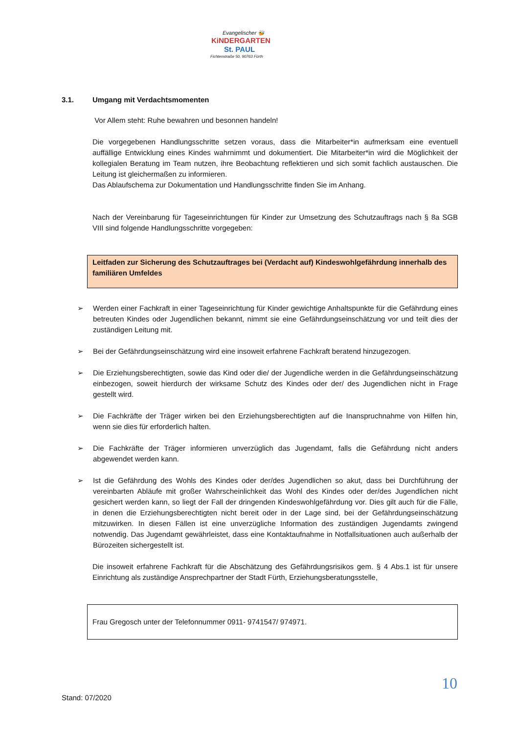Evangelischer 🐝
KiNDERGARTEN
St. PAUL
Fichtenstraße 50, 90763 Fürth
3.1. Umgang mit Verdachtsmomenten
Vor Allem steht: Ruhe bewahren und besonnen handeln!
Die vorgegebenen Handlungsschritte setzen voraus, dass die Mitarbeiter*in aufmerksam eine eventuell auffällige Entwicklung eines Kindes wahrnimmt und dokumentiert. Die Mitarbeiter*in wird die Möglichkeit der kollegialen Beratung im Team nutzen, ihre Beobachtung reflektieren und sich somit fachlich austauschen. Die Leitung ist gleichermaßen zu informieren.
Das Ablaufschema zur Dokumentation und Handlungsschritte finden Sie im Anhang.
Nach der Vereinbarung für Tageseinrichtungen für Kinder zur Umsetzung des Schutzauftrags nach § 8a SGB VIII sind folgende Handlungsschritte vorgegeben:
Leitfaden zur Sicherung des Schutzauftrages bei (Verdacht auf) Kindeswohlgefährdung innerhalb des familiären Umfeldes
➢ Werden einer Fachkraft in einer Tageseinrichtung für Kinder gewichtige Anhaltspunkte für die Gefährdung eines betreuten Kindes oder Jugendlichen bekannt, nimmt sie eine Gefährdungseinschätzung vor und teilt dies der zuständigen Leitung mit.
➢ Bei der Gefährdungseinschätzung wird eine insoweit erfahrene Fachkraft beratend hinzugezogen.
➢ Die Erziehungsberechtigten, sowie das Kind oder die/ der Jugendliche werden in die Gefährdungseinschätzung einbezogen, soweit hierdurch der wirksame Schutz des Kindes oder der/ des Jugendlichen nicht in Frage gestellt wird.
➢ Die Fachkräfte der Träger wirken bei den Erziehungsberechtigten auf die Inanspruchnahme von Hilfen hin, wenn sie dies für erforderlich halten.
➢ Die Fachkräfte der Träger informieren unverzüglich das Jugendamt, falls die Gefährdung nicht anders abgewendet werden kann.
➢ Ist die Gefährdung des Wohls des Kindes oder der/des Jugendlichen so akut, dass bei Durchführung der vereinbarten Abläufe mit großer Wahrscheinlichkeit das Wohl des Kindes oder der/des Jugendlichen nicht gesichert werden kann, so liegt der Fall der dringenden Kindeswohlgefährdung vor. Dies gilt auch für die Fälle, in denen die Erziehungsberechtigten nicht bereit oder in der Lage sind, bei der Gefährdungseinschätzung mitzuwirken. In diesen Fällen ist eine unverzügliche Information des zuständigen Jugendamts zwingend notwendig. Das Jugendamt gewährleistet, dass eine Kontaktaufnahme in Notfallsituationen auch außerhalb der Bürozeiten sichergestellt ist.
Die insoweit erfahrene Fachkraft für die Abschätzung des Gefährdungsrisikos gem. § 4 Abs.1 ist für unsere Einrichtung als zuständige Ansprechpartner der Stadt Fürth, Erziehungsberatungsstelle,
Frau Gregosch unter der Telefonnummer 0911- 9741547/ 974971.
10
Stand: 07/2020